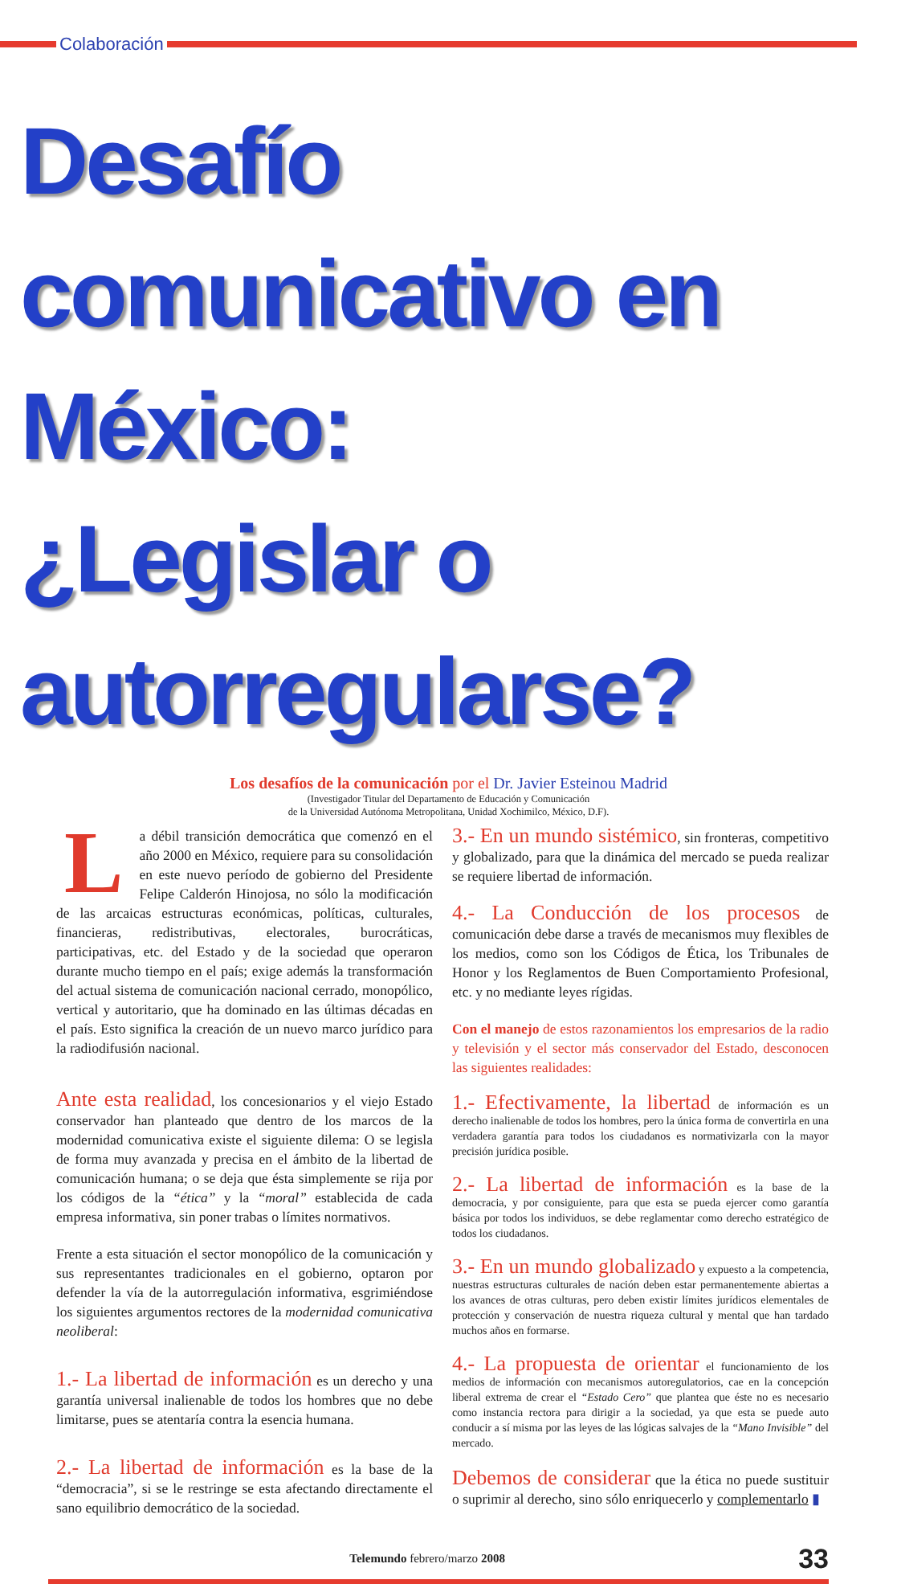Colaboración
Desafío comunicativo en México:
¿Legislar o autorregularse?
Los desafíos de la comunicación por el Dr. Javier Esteinou Madrid
(Investigador Titular del Departamento de Educación y Comunicación
de la Universidad Autónoma Metropolitana, Unidad Xochimilco, México, D.F).
La débil transición democrática que comenzó en el año 2000 en México, requiere para su consolidación en este nuevo período de gobierno del Presidente Felipe Calderón Hinojosa, no sólo la modificación de las arcaicas estructuras económicas, políticas, culturales, financieras, redistributivas, electorales, burocráticas, participativas, etc. del Estado y de la sociedad que operaron durante mucho tiempo en el país; exige además la transformación del actual sistema de comunicación nacional cerrado, monopólico, vertical y autoritario, que ha dominado en las últimas décadas en el país. Esto significa la creación de un nuevo marco jurídico para la radiodifusión nacional.
Ante esta realidad, los concesionarios y el viejo Estado conservador han planteado que dentro de los marcos de la modernidad comunicativa existe el siguiente dilema: O se legisla de forma muy avanzada y precisa en el ámbito de la libertad de comunicación humana; o se deja que ésta simplemente se rija por los códigos de la “ética” y la “moral” establecida de cada empresa informativa, sin poner trabas o límites normativos.
Frente a esta situación el sector monopólico de la comunicación y sus representantes tradicionales en el gobierno, optaron por defender la vía de la autorregulación informativa, esgrimiéndose los siguientes argumentos rectores de la modernidad comunicativa neoliberal:
1.- La libertad de información es un derecho y una garantía universal inalienable de todos los hombres que no debe limitarse, pues se atentaría contra la esencia humana.
2.- La libertad de información es la base de la “democracia”, si se le restringe se esta afectando directamente el sano equilibrio democrático de la sociedad.
3.- En un mundo sistémico, sin fronteras, competitivo y globalizado, para que la dinámica del mercado se pueda realizar se requiere libertad de información.
4.- La Conducción de los procesos de comunicación debe darse a través de mecanismos muy flexibles de los medios, como son los Códigos de Ética, los Tribunales de Honor y los Reglamentos de Buen Comportamiento Profesional, etc. y no mediante leyes rígidas.
Con el manejo de estos razonamientos los empresarios de la radio y televisión y el sector más conservador del Estado, desconocen las siguientes realidades:
1.- Efectivamente, la libertad de información es un derecho inalienable de todos los hombres, pero la única forma de convertirla en una verdadera garantía para todos los ciudadanos es normativizarla con la mayor precisión jurídica posible.
2.- La libertad de información es la base de la democracia, y por consiguiente, para que esta se pueda ejercer como garantía básica por todos los individuos, se debe reglamentar como derecho estratégico de todos los ciudadanos.
3.- En un mundo globalizado y expuesto a la competencia, nuestras estructuras culturales de nación deben estar permanentemente abiertas a los avances de otras culturas, pero deben existir límites jurídicos elementales de protección y conservación de nuestra riqueza cultural y mental que han tardado muchos años en formarse.
4.- La propuesta de orientar el funcionamiento de los medios de información con mecanismos autoregulatorios, cae en la concepción liberal extrema de crear el “Estado Cero” que plantea que éste no es necesario como instancia rectora para dirigir a la sociedad, ya que esta se puede auto conducir a sí misma por las leyes de las lógicas salvajes de la “Mano Invisible” del mercado.
Debemos de considerar que la ética no puede sustituir o suprimir al derecho, sino sólo enriquecerlo y complementarlo ▮
Telemundo febrero/marzo 2008
33